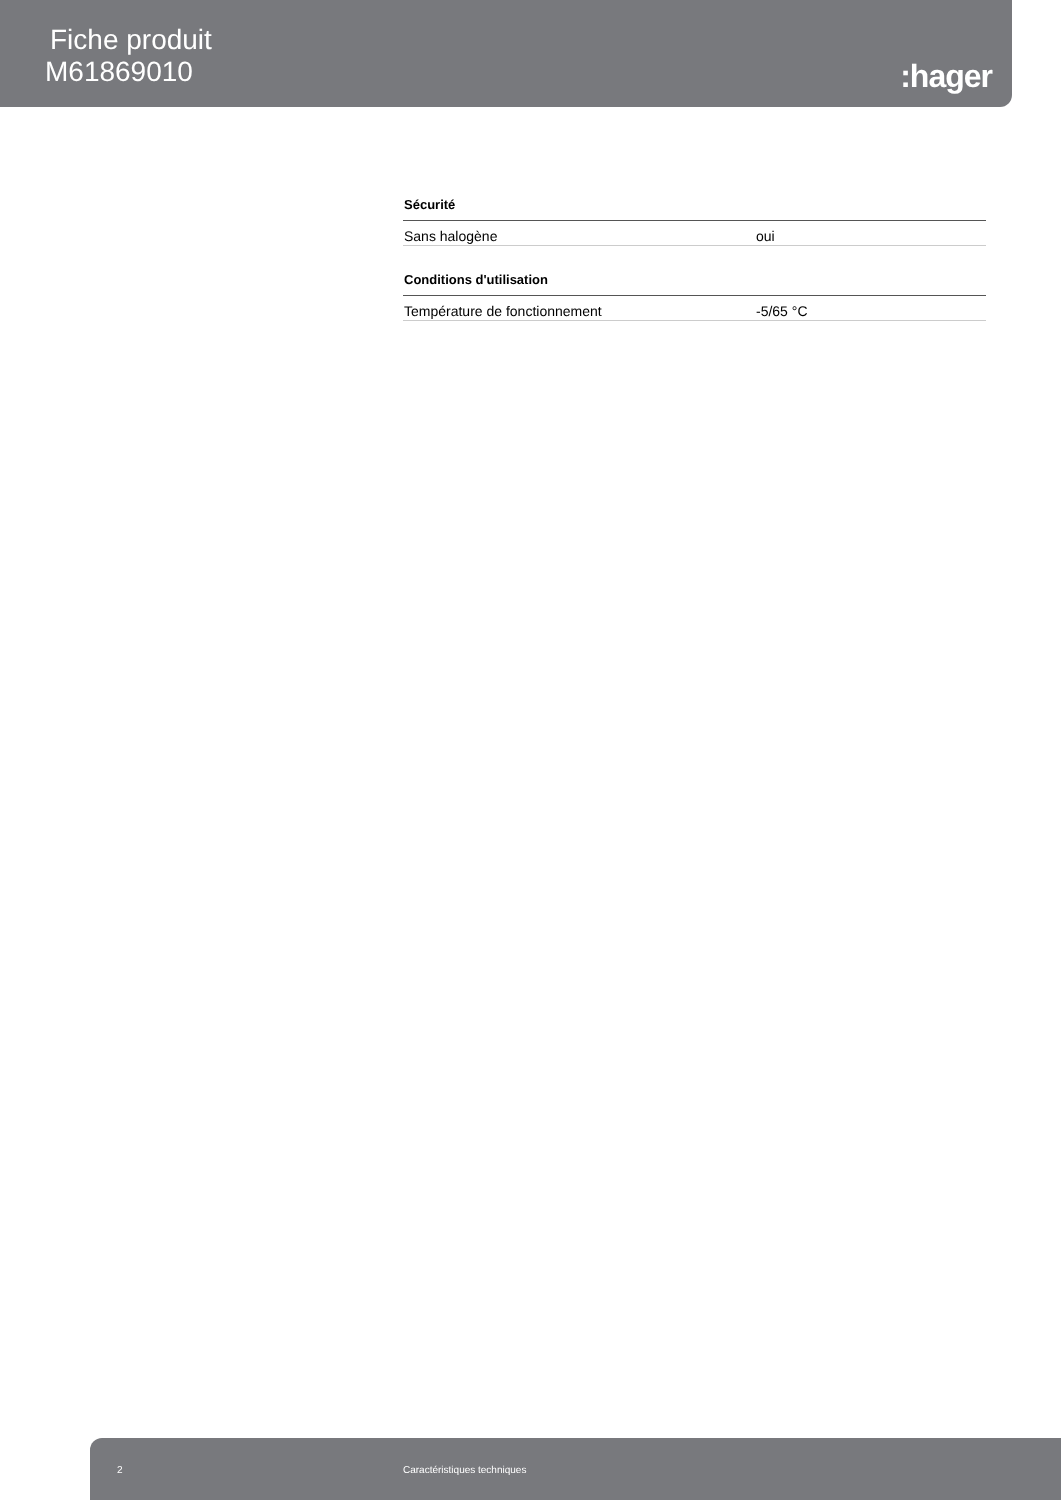Fiche produit
M61869010
:hager
Sécurité
| Sans halogène | oui |
Conditions d'utilisation
| Température de fonctionnement | -5/65 °C |
2 Caractéristiques techniques